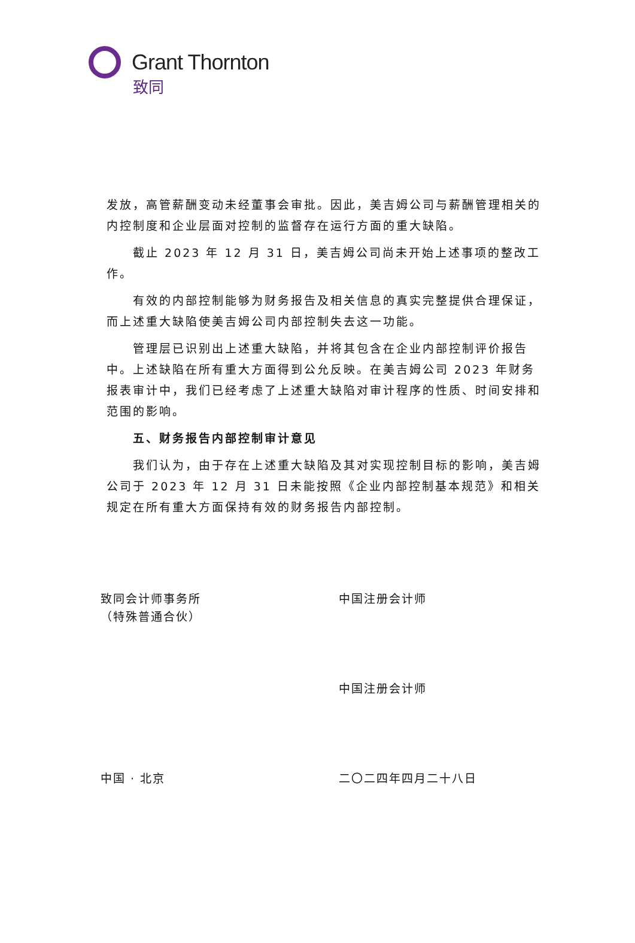Grant Thornton
致同
发放，高管薪酬变动未经董事会审批。因此，美吉姆公司与薪酬管理相关的内控制度和企业层面对控制的监督存在运行方面的重大缺陷。
截止 2023 年 12 月 31 日，美吉姆公司尚未开始上述事项的整改工作。
有效的内部控制能够为财务报告及相关信息的真实完整提供合理保证，而上述重大缺陷使美吉姆公司内部控制失去这一功能。
管理层已识别出上述重大缺陷，并将其包含在企业内部控制评价报告中。上述缺陷在所有重大方面得到公允反映。在美吉姆公司 2023 年财务报表审计中，我们已经考虑了上述重大缺陷对审计程序的性质、时间安排和范围的影响。
五、财务报告内部控制审计意见
我们认为，由于存在上述重大缺陷及其对实现控制目标的影响，美吉姆公司于 2023 年 12 月 31 日未能按照《企业内部控制基本规范》和相关规定在所有重大方面保持有效的财务报告内部控制。
致同会计师事务所
（特殊普通合伙）
中国注册会计师
中国注册会计师
中国 · 北京 二〇二四年四月二十八日